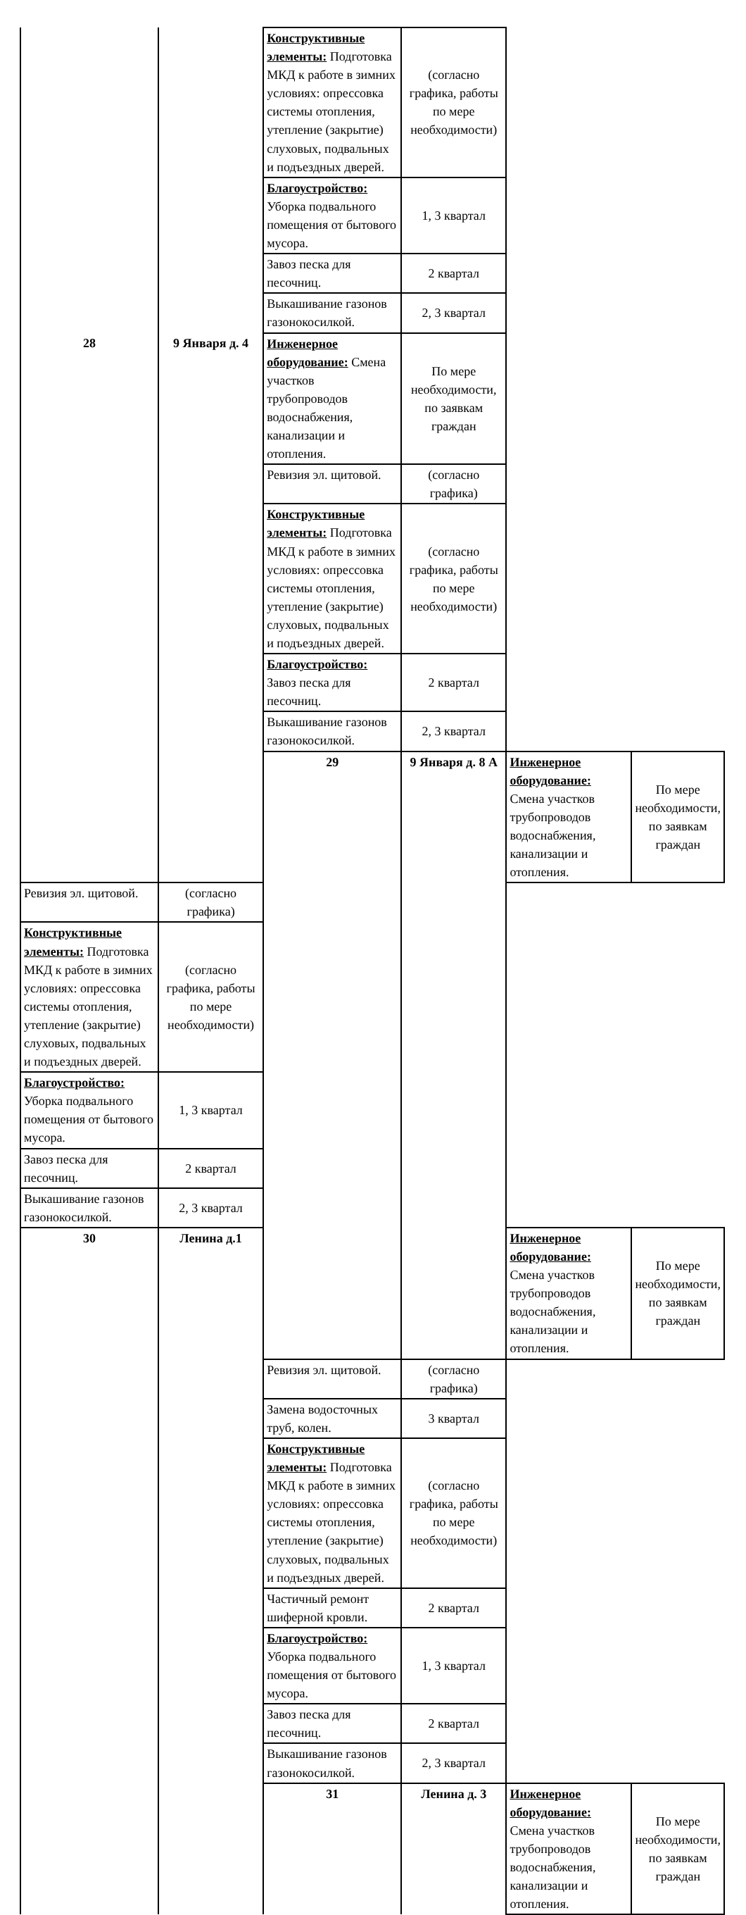| | | Конструктивные элементы: Подготовка МКД к работе в зимних условиях: опрессовка системы отопления, утепление (закрытие) слуховых, подвальных и подъездных дверей. | (согласно графика, работы по мере необходимости) | | |
| | | Благоустройство: Уборка подвального помещения от бытового мусора. | 1, 3 квартал | | |
| | | Завоз песка для песочниц. | 2 квартал | | |
| | | Выкашивание газонов газонокосилкой. | 2, 3 квартал | | |
| 28 | 9 Января д. 4 | Инженерное оборудование: Смена участков трубопроводов водоснабжения, канализации и отопления. | По мере необходимости, по заявкам граждан | | |
| | | Ревизия эл. щитовой. | (согласно графика) | | |
| | | Конструктивные элементы: Подготовка МКД к работе в зимних условиях: опрессовка системы отопления, утепление (закрытие) слуховых, подвальных и подъездных дверей. | (согласно графика, работы по мере необходимости) | | |
| | | Благоустройство: Завоз песка для песочниц. | 2 квартал | | |
| | | Выкашивание газонов газонокосилкой. | 2, 3 квартал | | |
| | | 29 | 9 Января д. 8 А | Инженерное оборудование: Смена участков трубопроводов водоснабжения, канализации и отопления. | По мере необходимости, по заявкам граждан |
| Ревизия эл. щитовой. | (согласно графика) | | | | |
| Конструктивные элементы: Подготовка МКД к работе в зимних условиях: опрессовка системы отопления, утепление (закрытие) слуховых, подвальных и подъездных дверей. | (согласно графика, работы по мере необходимости) | | | | |
| Благоустройство: Уборка подвального помещения от бытового мусора. | 1, 3 квартал | | | | |
| Завоз песка для песочниц. | 2 квартал | | | | |
| Выкашивание газонов газонокосилкой. | 2, 3 квартал | | | | |
| 30 | Ленина д.1 | | | Инженерное оборудование: Смена участков трубопроводов водоснабжения, канализации и отопления. | По мере необходимости, по заявкам граждан |
| | | Ревизия эл. щитовой. | (согласно графика) | | |
| | | Замена водосточных труб, колен. | 3 квартал | | |
| | | Конструктивные элементы: Подготовка МКД к работе в зимних условиях: опрессовка системы отопления, утепление (закрытие) слуховых, подвальных и подъездных дверей. | (согласно графика, работы по мере необходимости) | | |
| | | Частичный ремонт шиферной кровли. | 2 квартал | | |
| | | Благоустройство: Уборка подвального помещения от бытового мусора. | 1, 3 квартал | | |
| | | Завоз песка для песочниц. | 2 квартал | | |
| | | Выкашивание газонов газонокосилкой. | 2, 3 квартал | | |
| | | 31 | Ленина д. 3 | Инженерное оборудование: Смена участков трубопроводов водоснабжения, канализации и отопления. | По мере необходимости, по заявкам граждан |